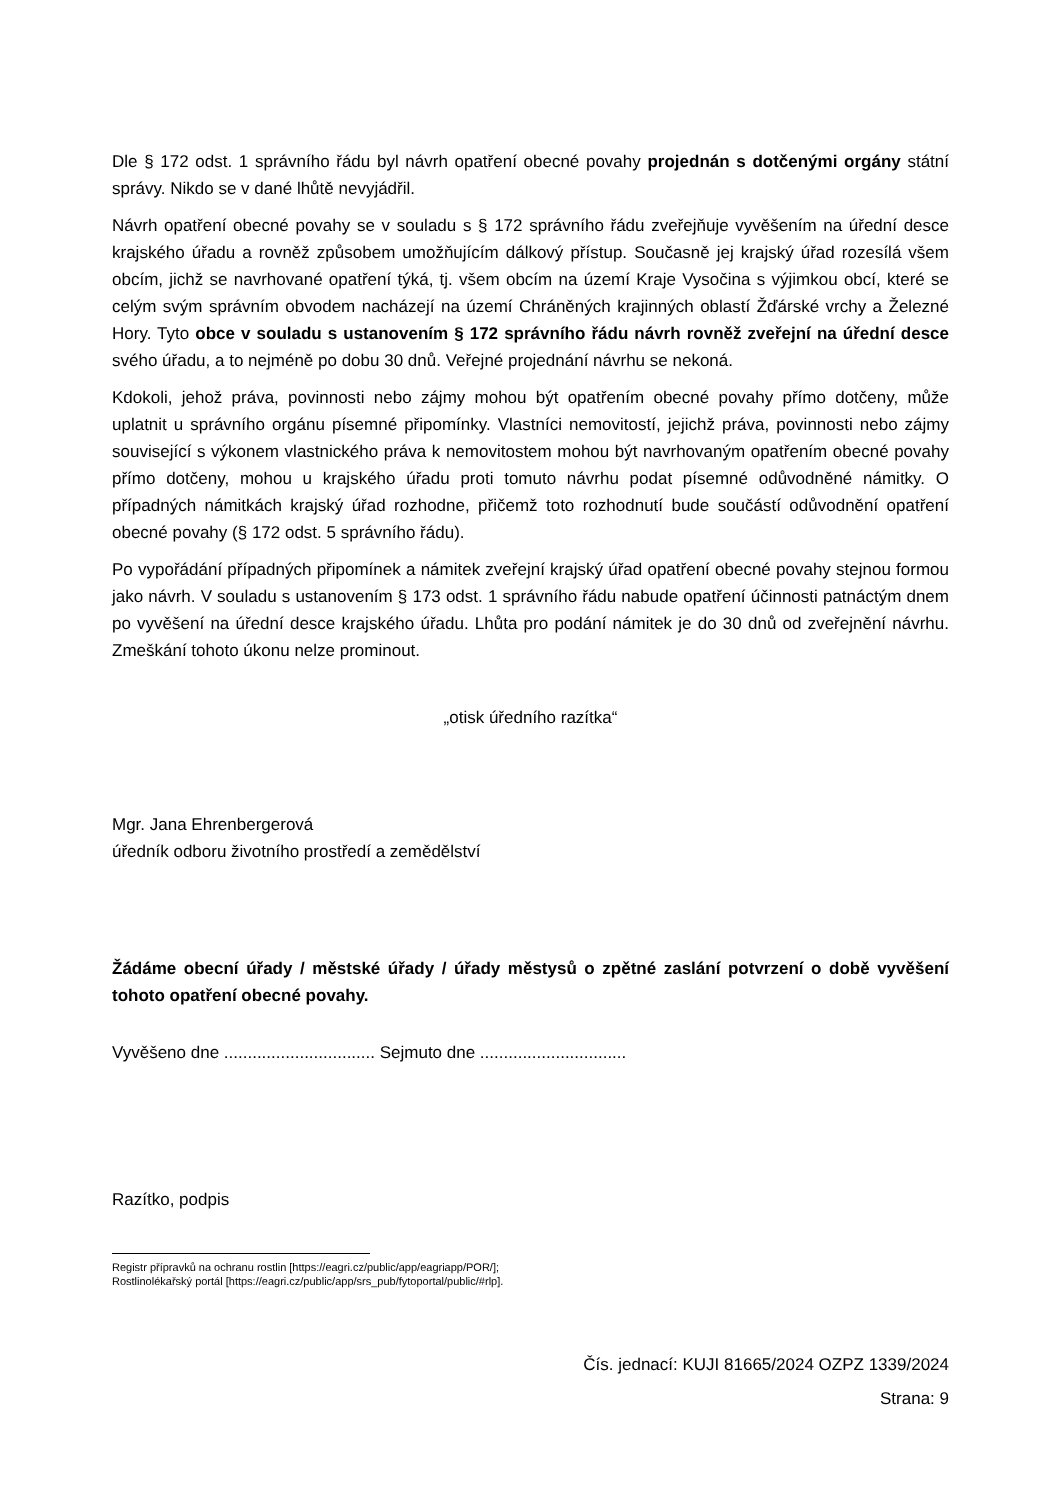Dle § 172 odst. 1 správního řádu byl návrh opatření obecné povahy projednán s dotčenými orgány státní správy. Nikdo se v dané lhůtě nevyjádřil.
Návrh opatření obecné povahy se v souladu s § 172 správního řádu zveřejňuje vyvěšením na úřední desce krajského úřadu a rovněž způsobem umožňujícím dálkový přístup. Současně jej krajský úřad rozesílá všem obcím, jichž se navrhované opatření týká, tj. všem obcím na území Kraje Vysočina s výjimkou obcí, které se celým svým správním obvodem nacházejí na území Chráněných krajinných oblastí Žďárské vrchy a Železné Hory. Tyto obce v souladu s ustanovením § 172 správního řádu návrh rovněž zveřejní na úřední desce svého úřadu, a to nejméně po dobu 30 dnů. Veřejné projednání návrhu se nekoná.
Kdokoli, jehož práva, povinnosti nebo zájmy mohou být opatřením obecné povahy přímo dotčeny, může uplatnit u správního orgánu písemné připomínky. Vlastníci nemovitostí, jejichž práva, povinnosti nebo zájmy související s výkonem vlastnického práva k nemovitostem mohou být navrhovaným opatřením obecné povahy přímo dotčeny, mohou u krajského úřadu proti tomuto návrhu podat písemné odůvodněné námitky. O případných námitkách krajský úřad rozhodne, přičemž toto rozhodnutí bude součástí odůvodnění opatření obecné povahy (§ 172 odst. 5 správního řádu).
Po vypořádání případných připomínek a námitek zveřejní krajský úřad opatření obecné povahy stejnou formou jako návrh. V souladu s ustanovením § 173 odst. 1 správního řádu nabude opatření účinnosti patnáctým dnem po vyvěšení na úřední desce krajského úřadu. Lhůta pro podání námitek je do 30 dnů od zveřejnění návrhu. Zmeškání tohoto úkonu nelze prominout.
„otisk úředního razítka“
Mgr. Jana Ehrenbergerová
úředník odboru životního prostředí a zemědělství
Žádáme obecní úřady / městské úřady / úřady městysů o zpětné zaslání potvrzení o době vyvěšení tohoto opatření obecné povahy.
Vyvěšeno dne ................................ Sejmuto dne ...............................
Razítko, podpis
Registr přípravků na ochranu rostlin [https://eagri.cz/public/app/eagriapp/POR/];
Rostlinolékařský portál [https://eagri.cz/public/app/srs_pub/fytoportal/public/#rlp].
Čís. jednací: KUJI 81665/2024 OZPZ 1339/2024
Strana: 9